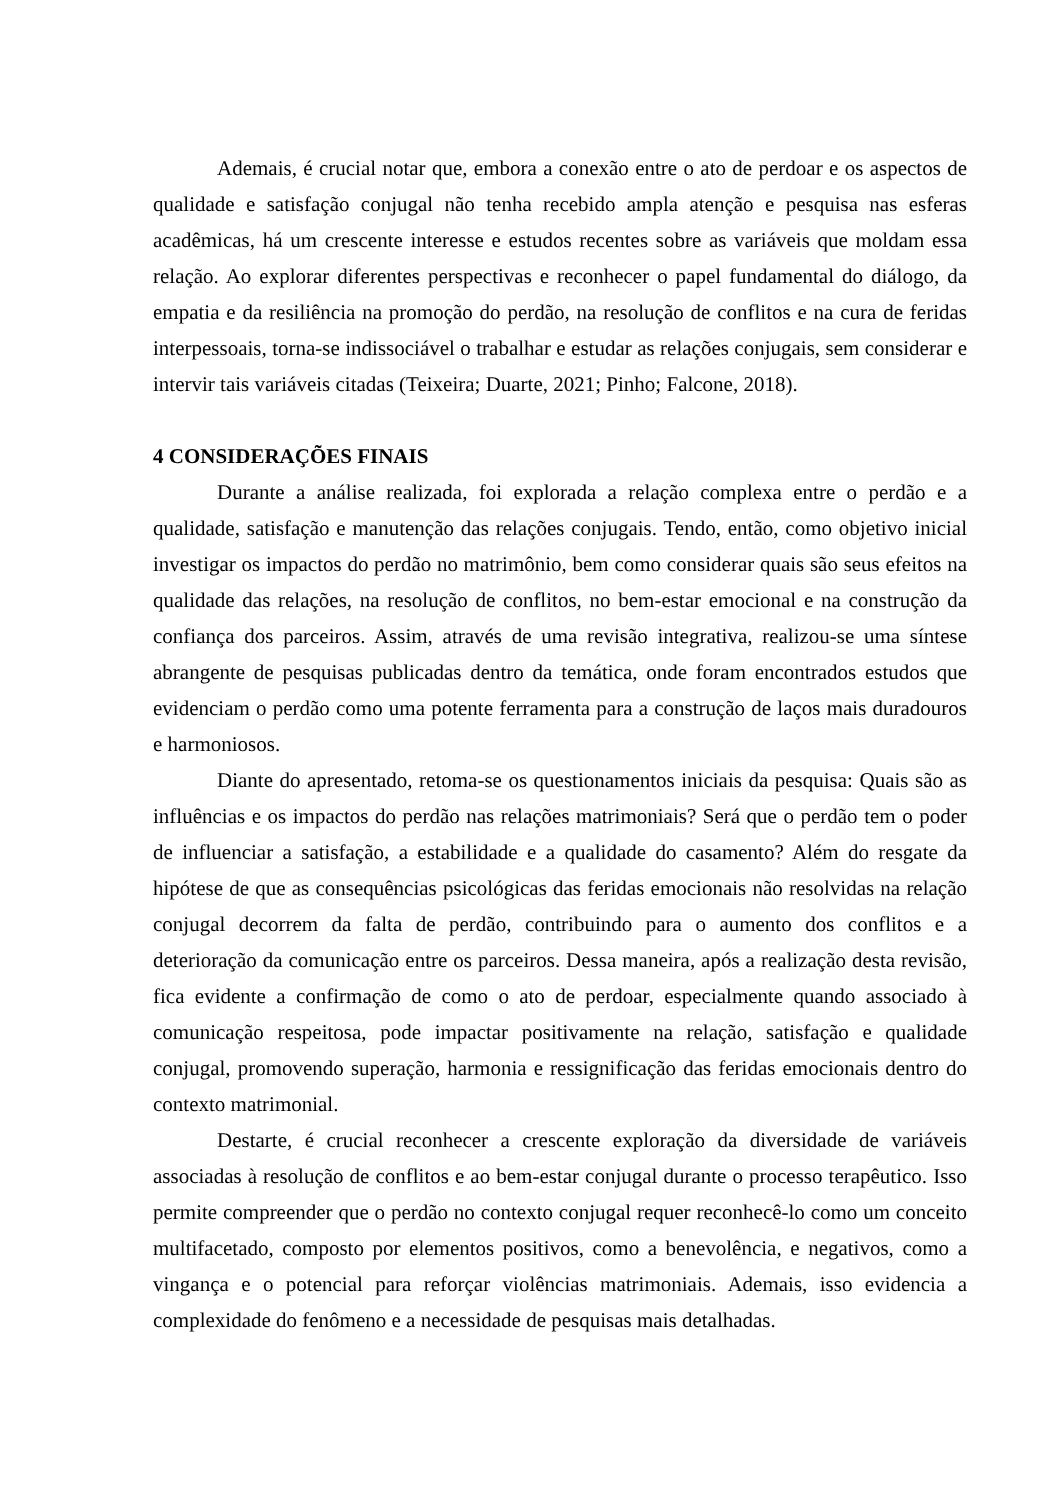Ademais, é crucial notar que, embora a conexão entre o ato de perdoar e os aspectos de qualidade e satisfação conjugal não tenha recebido ampla atenção e pesquisa nas esferas acadêmicas, há um crescente interesse e estudos recentes sobre as variáveis que moldam essa relação. Ao explorar diferentes perspectivas e reconhecer o papel fundamental do diálogo, da empatia e da resiliência na promoção do perdão, na resolução de conflitos e na cura de feridas interpessoais, torna-se indissociável o trabalhar e estudar as relações conjugais, sem considerar e intervir tais variáveis citadas (Teixeira; Duarte, 2021; Pinho; Falcone, 2018).
4 CONSIDERAÇÕES FINAIS
Durante a análise realizada, foi explorada a relação complexa entre o perdão e a qualidade, satisfação e manutenção das relações conjugais. Tendo, então, como objetivo inicial investigar os impactos do perdão no matrimônio, bem como considerar quais são seus efeitos na qualidade das relações, na resolução de conflitos, no bem-estar emocional e na construção da confiança dos parceiros. Assim, através de uma revisão integrativa, realizou-se uma síntese abrangente de pesquisas publicadas dentro da temática, onde foram encontrados estudos que evidenciam o perdão como uma potente ferramenta para a construção de laços mais duradouros e harmoniosos.
Diante do apresentado, retoma-se os questionamentos iniciais da pesquisa: Quais são as influências e os impactos do perdão nas relações matrimoniais? Será que o perdão tem o poder de influenciar a satisfação, a estabilidade e a qualidade do casamento? Além do resgate da hipótese de que as consequências psicológicas das feridas emocionais não resolvidas na relação conjugal decorrem da falta de perdão, contribuindo para o aumento dos conflitos e a deterioração da comunicação entre os parceiros. Dessa maneira, após a realização desta revisão, fica evidente a confirmação de como o ato de perdoar, especialmente quando associado à comunicação respeitosa, pode impactar positivamente na relação, satisfação e qualidade conjugal, promovendo superação, harmonia e ressignificação das feridas emocionais dentro do contexto matrimonial.
Destarte, é crucial reconhecer a crescente exploração da diversidade de variáveis associadas à resolução de conflitos e ao bem-estar conjugal durante o processo terapêutico. Isso permite compreender que o perdão no contexto conjugal requer reconhecê-lo como um conceito multifacetado, composto por elementos positivos, como a benevolência, e negativos, como a vingança e o potencial para reforçar violências matrimoniais. Ademais, isso evidencia a complexidade do fenômeno e a necessidade de pesquisas mais detalhadas.